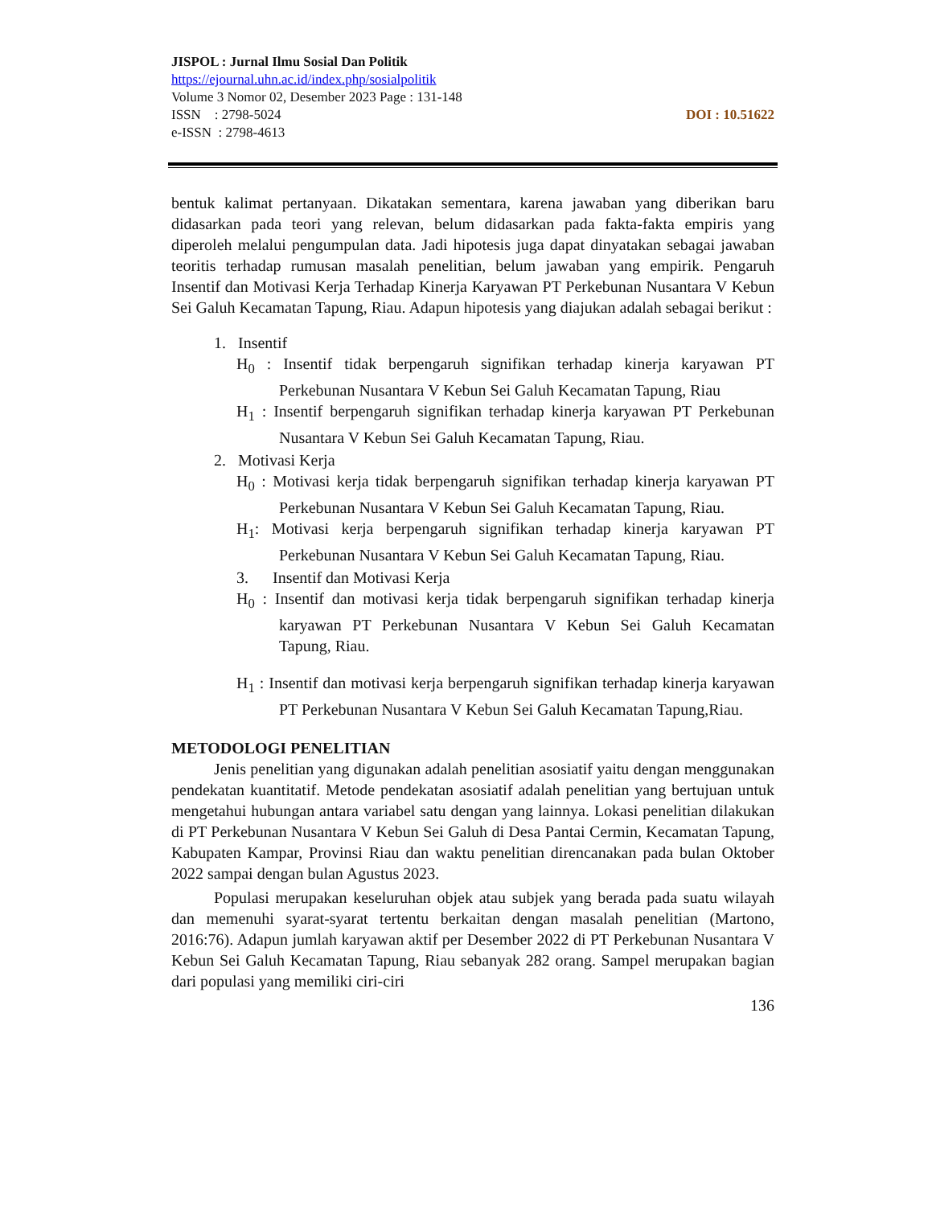JISPOL : Jurnal Ilmu Sosial Dan Politik
https://ejournal.uhn.ac.id/index.php/sosialpolitik
Volume 3 Nomor 02, Desember 2023 Page : 131-148
ISSN : 2798-5024 DOI : 10.51622
e-ISSN : 2798-4613
bentuk kalimat pertanyaan. Dikatakan sementara, karena jawaban yang diberikan baru didasarkan pada teori yang relevan, belum didasarkan pada fakta-fakta empiris yang diperoleh melalui pengumpulan data. Jadi hipotesis juga dapat dinyatakan sebagai jawaban teoritis terhadap rumusan masalah penelitian, belum jawaban yang empirik. Pengaruh Insentif dan Motivasi Kerja Terhadap Kinerja Karyawan PT Perkebunan Nusantara V Kebun Sei Galuh Kecamatan Tapung, Riau. Adapun hipotesis yang diajukan adalah sebagai berikut :
1. Insentif
H<sub>0</sub> : Insentif tidak berpengaruh signifikan terhadap kinerja karyawan PT Perkebunan Nusantara V Kebun Sei Galuh Kecamatan Tapung, Riau
H<sub>1</sub> : Insentif berpengaruh signifikan terhadap kinerja karyawan PT Perkebunan Nusantara V Kebun Sei Galuh Kecamatan Tapung, Riau.
2. Motivasi Kerja
H<sub>0</sub> : Motivasi kerja tidak berpengaruh signifikan terhadap kinerja karyawan PT Perkebunan Nusantara V Kebun Sei Galuh Kecamatan Tapung, Riau.
H<sub>1</sub>: Motivasi kerja berpengaruh signifikan terhadap kinerja karyawan PT Perkebunan Nusantara V Kebun Sei Galuh Kecamatan Tapung, Riau.
3. Insentif dan Motivasi Kerja
H<sub>0</sub> : Insentif dan motivasi kerja tidak berpengaruh signifikan terhadap kinerja karyawan PT Perkebunan Nusantara V Kebun Sei Galuh Kecamatan Tapung, Riau.
H<sub>1</sub> : Insentif dan motivasi kerja berpengaruh signifikan terhadap kinerja karyawan PT Perkebunan Nusantara V Kebun Sei Galuh Kecamatan Tapung,Riau.
METODOLOGI PENELITIAN
Jenis penelitian yang digunakan adalah penelitian asosiatif yaitu dengan menggunakan pendekatan kuantitatif. Metode pendekatan asosiatif adalah penelitian yang bertujuan untuk mengetahui hubungan antara variabel satu dengan yang lainnya. Lokasi penelitian dilakukan di PT Perkebunan Nusantara V Kebun Sei Galuh di Desa Pantai Cermin, Kecamatan Tapung, Kabupaten Kampar, Provinsi Riau dan waktu penelitian direncanakan pada bulan Oktober 2022 sampai dengan bulan Agustus 2023.
Populasi merupakan keseluruhan objek atau subjek yang berada pada suatu wilayah dan memenuhi syarat-syarat tertentu berkaitan dengan masalah penelitian (Martono, 2016:76). Adapun jumlah karyawan aktif per Desember 2022 di PT Perkebunan Nusantara V Kebun Sei Galuh Kecamatan Tapung, Riau sebanyak 282 orang. Sampel merupakan bagian dari populasi yang memiliki ciri-ciri
136